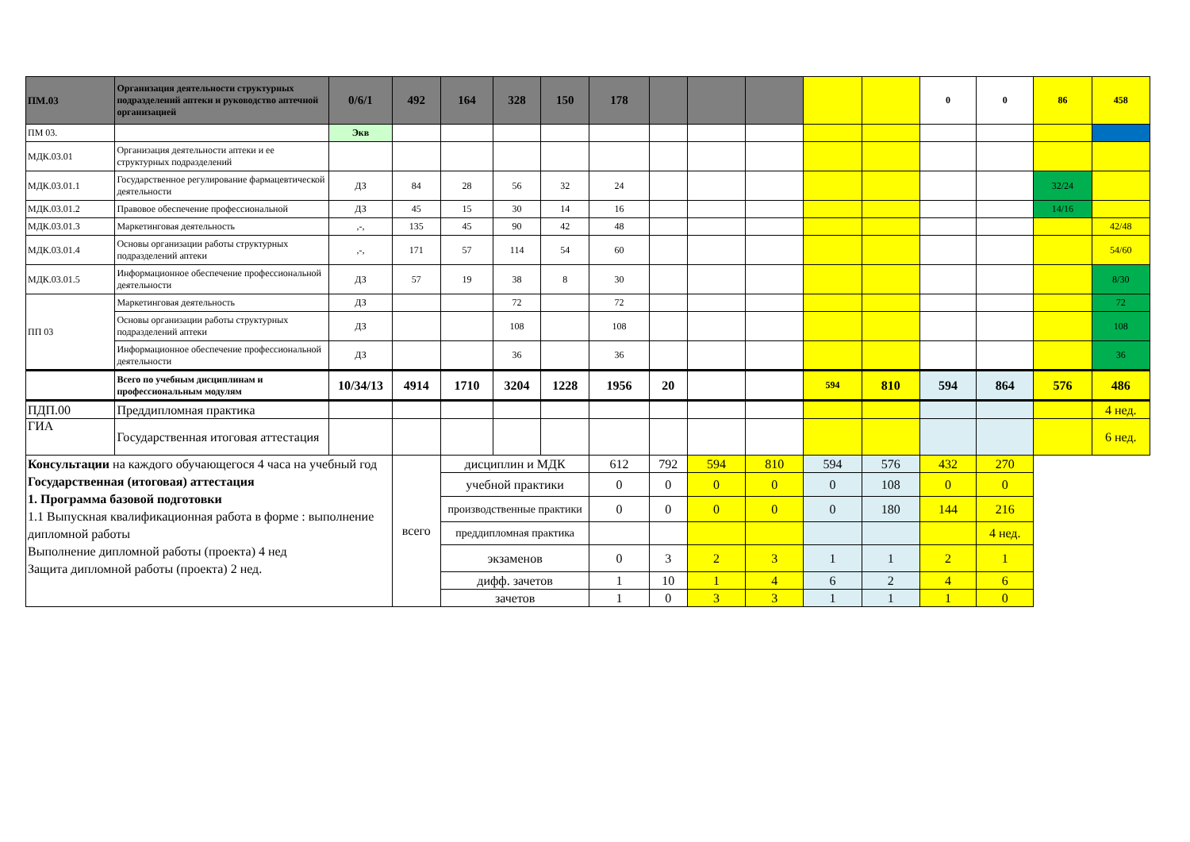| ПМ.03 | Организация деятельности структурных подразделений аптеки и руководство аптечной организацией | 0/6/1 | 492 | 164 | 328 | 150 | 178 | | | | | | 0 | 0 | 86 | 458 |
| ПМ 03. | | Экв | | | | | | | | | | | | | | |
| МДК.03.01 | Организация деятельности аптеки и ее структурных подразделений | | | | | | | | | | | | | | | |
| МДК.03.01.1 | Государственное регулирование фармацевтической деятельности | ДЗ | 84 | 28 | 56 | 32 | 24 | | | | | | | | 32/24 | |
| МДК.03.01.2 | Правовое обеспечение профессиональной | ДЗ | 45 | 15 | 30 | 14 | 16 | | | | | | | | 14/16 | |
| МДК.03.01.3 | Маркетинговая деятельность | ,-, | 135 | 45 | 90 | 42 | 48 | | | | | | | | | 42/48 |
| МДК.03.01.4 | Основы организации работы структурных подразделений аптеки | ,-, | 171 | 57 | 114 | 54 | 60 | | | | | | | | | 54/60 |
| МДК.03.01.5 | Информационное обеспечение профессиональной деятельности | ДЗ | 57 | 19 | 38 | 8 | 30 | | | | | | | | | 8/30 |
| ПП 03 | Маркетинговая деятельность | ДЗ | | | 72 | | 72 | | | | | | | | | 72 |
| | Основы организации работы структурных подразделений аптеки | ДЗ | | | 108 | | 108 | | | | | | | | | 108 |
| | Информационное обеспечение профессиональной деятельности | ДЗ | | | 36 | | 36 | | | | | | | | | 36 |
| | Всего по учебным дисциплинам и профессиональным модулям | 10/34/13 | 4914 | 1710 | 3204 | 1228 | 1956 | 20 | | | 594 | 810 | 594 | 864 | 576 | 486 |
| ПДП.00 | Преддипломная практика | | | | | | | | | | | | | | | 4 нед. |
| ГИА | Государственная итоговая аттестация | | | | | | | | | | | | | | | 6 нед. |
| Консультации на каждого обучающегося 4 часа на учебный год Государственная (итоговая) аттестация 1. Программа базовой подготовки 1.1 Выпускная квалификационная работа в форме : выполнение дипломной работы Выполнение дипломной работы (проекта) 4 нед Защита дипломной работы (проекта) 2 нед. | | | всего | дисциплин и МДК | | | 612 | 792 | 594 | 810 | 594 | 576 | 432 | 270 | | |
| | | | | учебной практики | | | 0 | 0 | 0 | 0 | 0 | 108 | 0 | 0 | | |
| | | | | производственные практики | | | 0 | 0 | 0 | 0 | 0 | 180 | 144 | 216 | | |
| | | | | преддипломная практика | | | | | | | | | | 4 нед. | | |
| | | | | экзаменов | | | 0 | 3 | 2 | 3 | 1 | 1 | 2 | 1 | | |
| | | | | дифф. зачетов | | | 1 | 10 | 1 | 4 | 6 | 2 | 4 | 6 | | |
| | | | | зачетов | | | 1 | 0 | 3 | 3 | 1 | 1 | 1 | 0 | | |